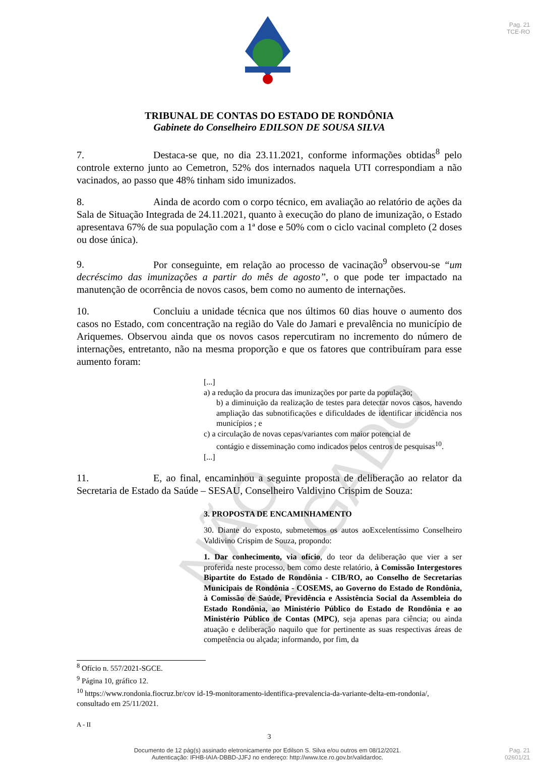Pag. 21
TCE-RO
TRIBUNAL DE CONTAS DO ESTADO DE RONDÔNIA
Gabinete do Conselheiro EDILSON DE SOUSA SILVA
7. Destaca-se que, no dia 23.11.2021, conforme informações obtidas<sup>8</sup> pelo controle externo junto ao Cemetron, 52% dos internados naquela UTI correspondiam a não vacinados, ao passo que 48% tinham sido imunizados.
8. Ainda de acordo com o corpo técnico, em avaliação ao relatório de ações da Sala de Situação Integrada de 24.11.2021, quanto à execução do plano de imunização, o Estado apresentava 67% de sua população com a 1ª dose e 50% com o ciclo vacinal completo (2 doses ou dose única).
9. Por conseguinte, em relação ao processo de vacinação<sup>9</sup> observou-se “um decréscimo das imunizações a partir do mês de agosto”, o que pode ter impactado na manutenção de ocorrência de novos casos, bem como no aumento de internações.
10. Concluiu a unidade técnica que nos últimos 60 dias houve o aumento dos casos no Estado, com concentração na região do Vale do Jamari e prevalência no município de Ariquemes. Observou ainda que os novos casos repercutiram no incremento do número de internações, entretanto, não na mesma proporção e que os fatores que contribuíram para esse aumento foram:
[...]
a) a redução da procura das imunizações por parte da população;
b) a diminuição da realização de testes para detectar novos casos, havendo ampliação das subnotificações e dificuldades de identificar incidência nos municípios ; e
c) a circulação de novas cepas/variantes com maior potencial de
contágio e disseminação como indicados pelos centros de pesquisas<sup>10</sup>.
[...]
11. E, ao final, encaminhou a seguinte proposta de deliberação ao relator da Secretaria de Estado da Saúde – SESAU, Conselheiro Valdivino Crispim de Souza:
3. PROPOSTA DE ENCAMINHAMENTO
30. Diante do exposto, submetemos os autos aoExcelentíssimo Conselheiro Valdivino Crispim de Souza, propondo:
1. Dar conhecimento, via ofício, do teor da deliberação que vier a ser proferida neste processo, bem como deste relatório, à Comissão Intergestores Bipartite do Estado de Rondônia - CIB/RO, ao Conselho de Secretarias Municipais de Rondônia - COSEMS, ao Governo do Estado de Rondônia, à Comissão de Saúde, Previdência e Assistência Social da Assembleia do Estado Rondônia, ao Ministério Público do Estado de Rondônia e ao Ministério Público de Contas (MPC), seja apenas para ciência; ou ainda atuação e deliberação naquilo que for pertinente as suas respectivas áreas de competência ou alçada; informando, por fim, da
<sup>8</sup> Ofício n. 557/2021-SGCE.
<sup>9</sup> Página 10, gráfico 12.
<sup>10</sup> https://www.rondonia.fiocruz.br/cov id-19-monitoramento-identifica-prevalencia-da-variante-delta-em-rondonia/, consultado em 25/11/2021.
A - II
3
NÃO JULGADO
Documento de 12 pág(s) assinado eletronicamente por Edilson S. Silva e/ou outros em 08/12/2021.
Autenticação: IFHB-IAIA-DBBD-JJFJ no endereço: http://www.tce.ro.gov.br/validardoc.
Pag. 21
02601/21